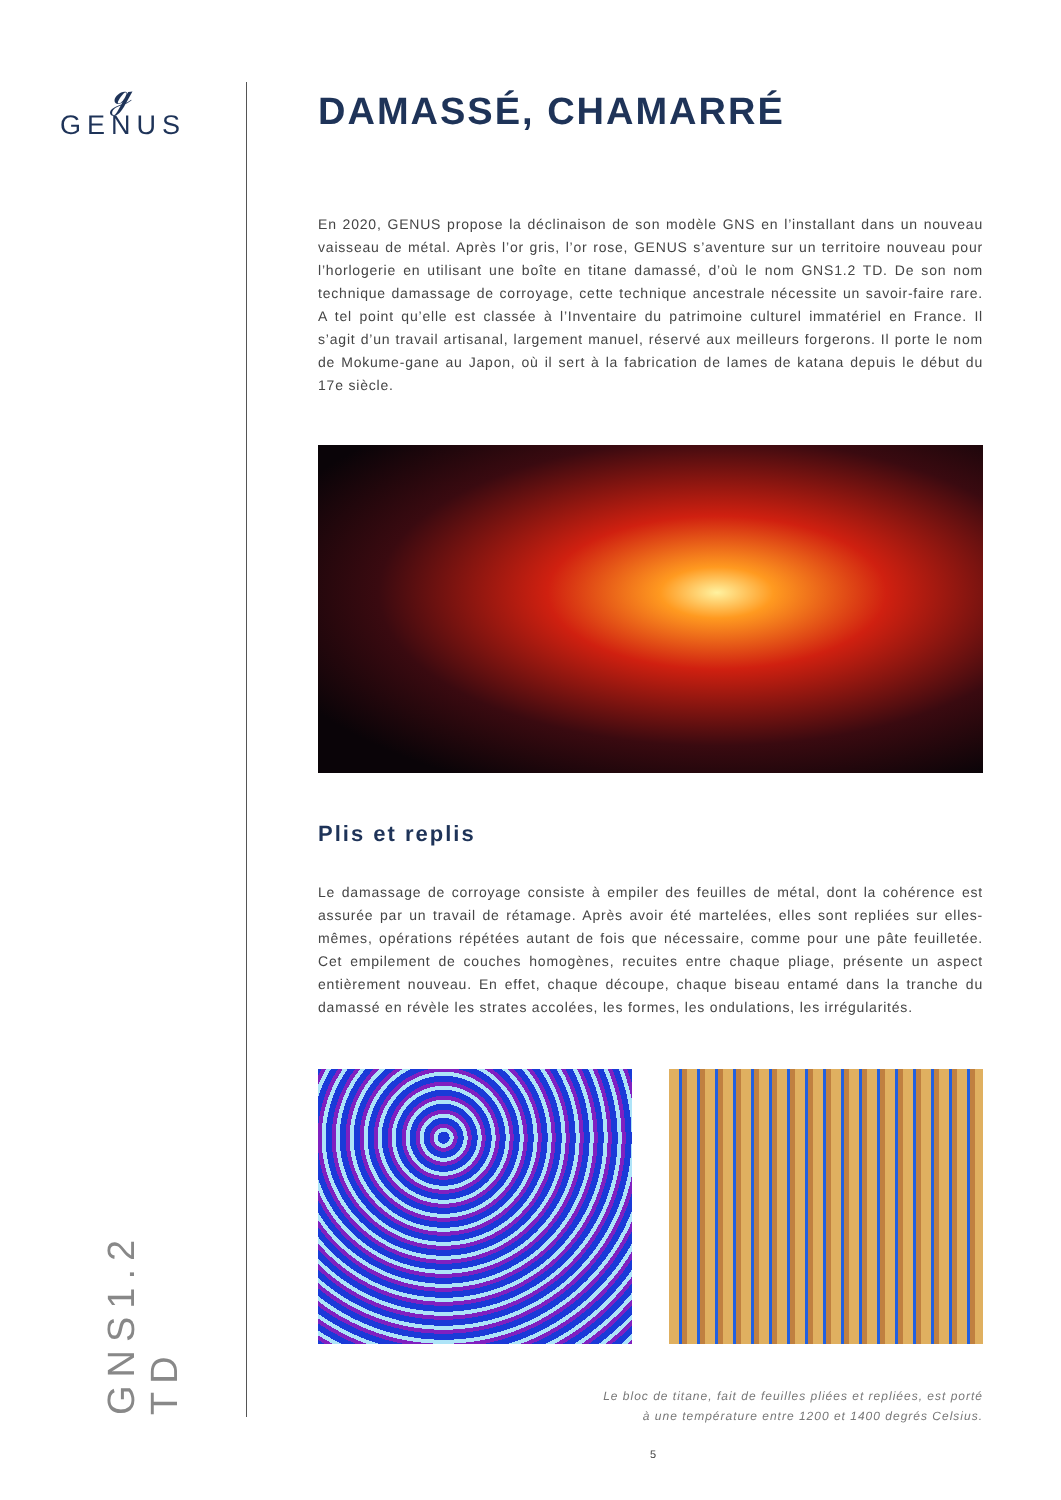ℊ
GENUS
GNS1.2 TD
DAMASSÉ, CHAMARRÉ
En 2020, GENUS propose la déclinaison de son modèle GNS en l’installant dans un nouveau vaisseau de métal. Après l’or gris, l’or rose, GENUS s’aventure sur un territoire nouveau pour l’horlogerie en utilisant une boîte en titane damassé, d’où le nom GNS1.2 TD. De son nom technique damassage de corroyage, cette technique ancestrale nécessite un savoir-faire rare. A tel point qu’elle est classée à l’Inventaire du patrimoine culturel immatériel en France. Il s’agit d’un travail artisanal, largement manuel, réservé aux meilleurs forgerons. Il porte le nom de Mokume-gane au Japon, où il sert à la fabrication de lames de katana depuis le début du 17e siècle.
Plis et replis
Le damassage de corroyage consiste à empiler des feuilles de métal, dont la cohérence est assurée par un travail de rétamage. Après avoir été martelées, elles sont repliées sur elles-mêmes, opérations répétées autant de fois que nécessaire, comme pour une pâte feuilletée. Cet empilement de couches homogènes, recuites entre chaque pliage, présente un aspect entièrement nouveau. En effet, chaque découpe, chaque biseau entamé dans la tranche du damassé en révèle les strates accolées, les formes, les ondulations, les irrégularités.
Le bloc de titane, fait de feuilles pliées et repliées, est porté
à une température entre 1200 et 1400 degrés Celsius.
5